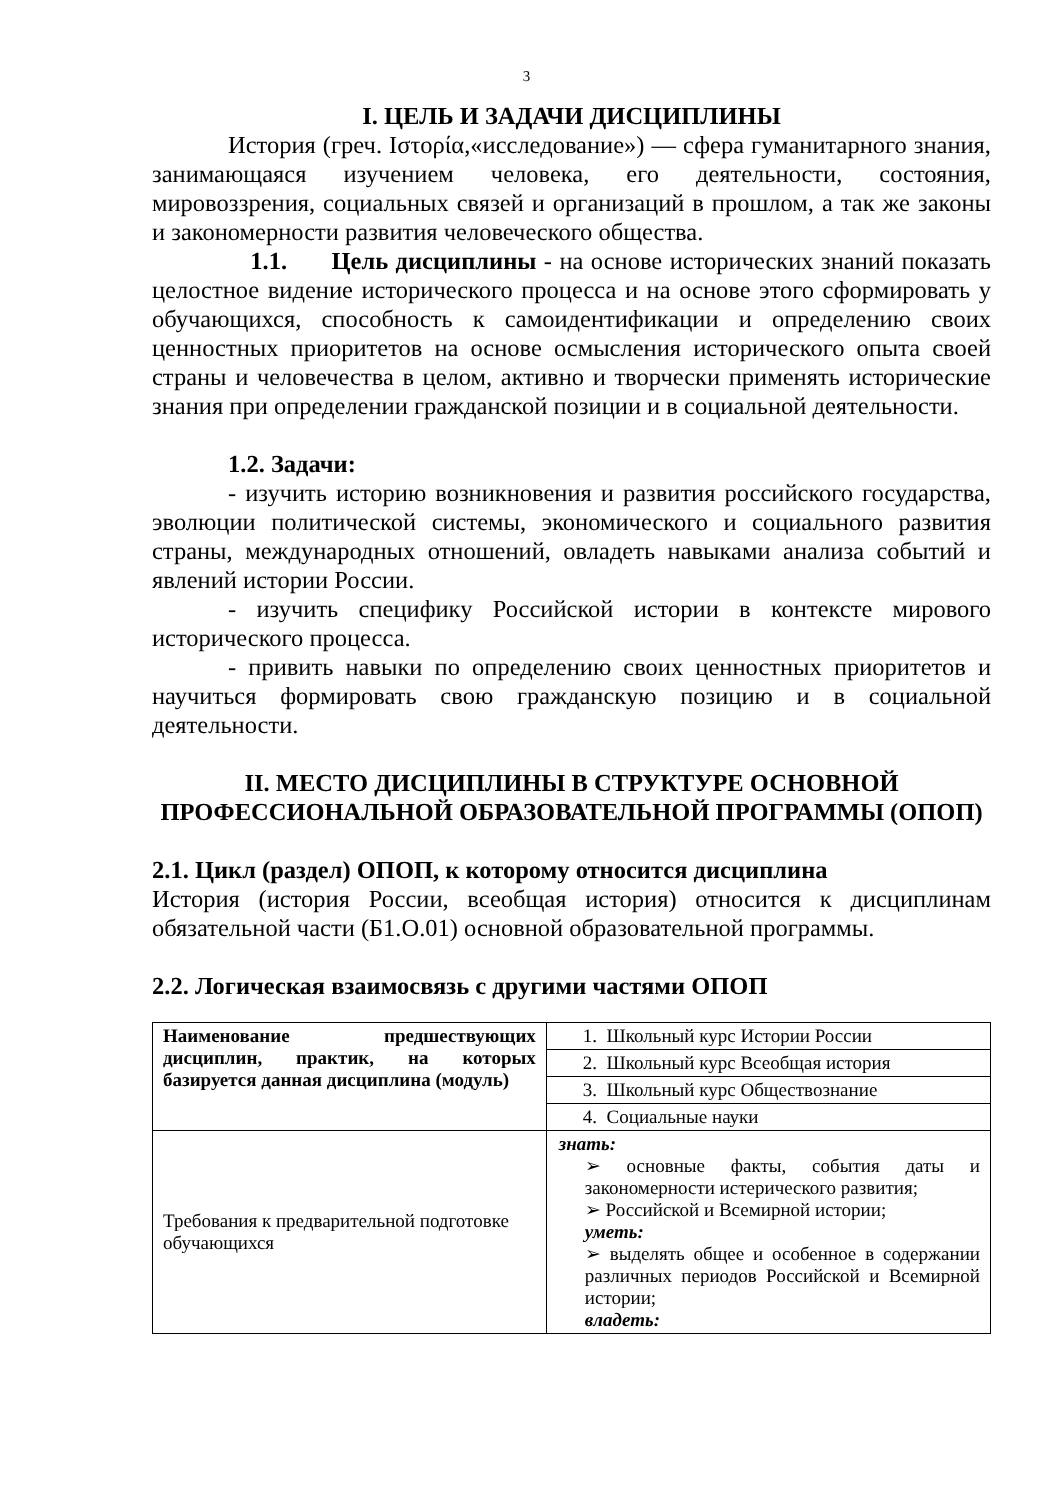3
I. ЦЕЛЬ И ЗАДАЧИ ДИСЦИПЛИНЫ
История (греч. Ιστορία,«исследование») — сфера гуманитарного знания, занимающаяся изучением человека, его деятельности, состояния, мировоззрения, социальных связей и организаций в прошлом, а так же законы и закономерности развития человеческого общества.
1.1. Цель дисциплины - на основе исторических знаний показать целостное видение исторического процесса и на основе этого сформировать у обучающихся, способность к самоидентификации и определению своих ценностных приоритетов на основе осмысления исторического опыта своей страны и человечества в целом, активно и творчески применять исторические знания при определении гражданской позиции и в социальной деятельности.
1.2. Задачи:
- изучить историю возникновения и развития российского государства, эволюции политической системы, экономического и социального развития страны, международных отношений, овладеть навыками анализа событий и явлений истории России.
- изучить специфику Российской истории в контексте мирового исторического процесса.
- привить навыки по определению своих ценностных приоритетов и научиться формировать свою гражданскую позицию и в социальной деятельности.
II. МЕСТО ДИСЦИПЛИНЫ В СТРУКТУРЕ ОСНОВНОЙ ПРОФЕССИОНАЛЬНОЙ ОБРАЗОВАТЕЛЬНОЙ ПРОГРАММЫ (ОПОП)
2.1. Цикл (раздел) ОПОП, к которому относится дисциплина
История (история России, всеобщая история) относится к дисциплинам обязательной части (Б1.О.01) основной образовательной программы.
2.2. Логическая взаимосвязь с другими частями ОПОП
| Наименование предшествующих дисциплин, практик, на которых базируется данная дисциплина (модуль) | 1. Школьный курс Истории России |
| | 2. Школьный курс Всеобщая история |
| | 3. Школьный курс Обществознание |
| | 4. Социальные науки |
| Требования к предварительной подготовке обучающихся | знать: ➢ основные факты, события даты и закономерности истерического развития; ➢ Российской и Всемирной истории; уметь: ➢ выделять общее и особенное в содержании различных периодов Российской и Всемирной истории; владеть: |